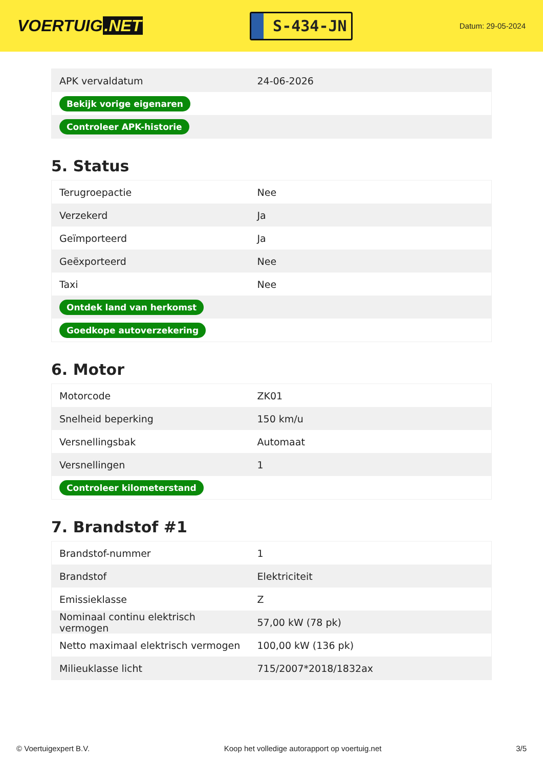VOERTUIG.NET
S-434-JN
Datum: 29-05-2024
| APK vervaldatum | 24-06-2026 |
| Bekijk vorige eigenaren | |
| Controleer APK-historie | |
5. Status
| Terugroepactie | Nee |
| Verzekerd | Ja |
| Geïmporteerd | Ja |
| Geëxporteerd | Nee |
| Taxi | Nee |
| Ontdek land van herkomst | |
| Goedkope autoverzekering | |
6. Motor
| Motorcode | ZK01 |
| Snelheid beperking | 150 km/u |
| Versnellingsbak | Automaat |
| Versnellingen | 1 |
| Controleer kilometerstand | |
7. Brandstof #1
| Brandstof-nummer | 1 |
| Brandstof | Elektriciteit |
| Emissieklasse | Z |
| Nominaal continu elektrisch vermogen | 57,00 kW (78 pk) |
| Netto maximaal elektrisch vermogen | 100,00 kW (136 pk) |
| Milieuklasse licht | 715/2007*2018/1832ax |
© Voertuigexpert B.V. Koop het volledige autorapport op voertuig.net 3/5